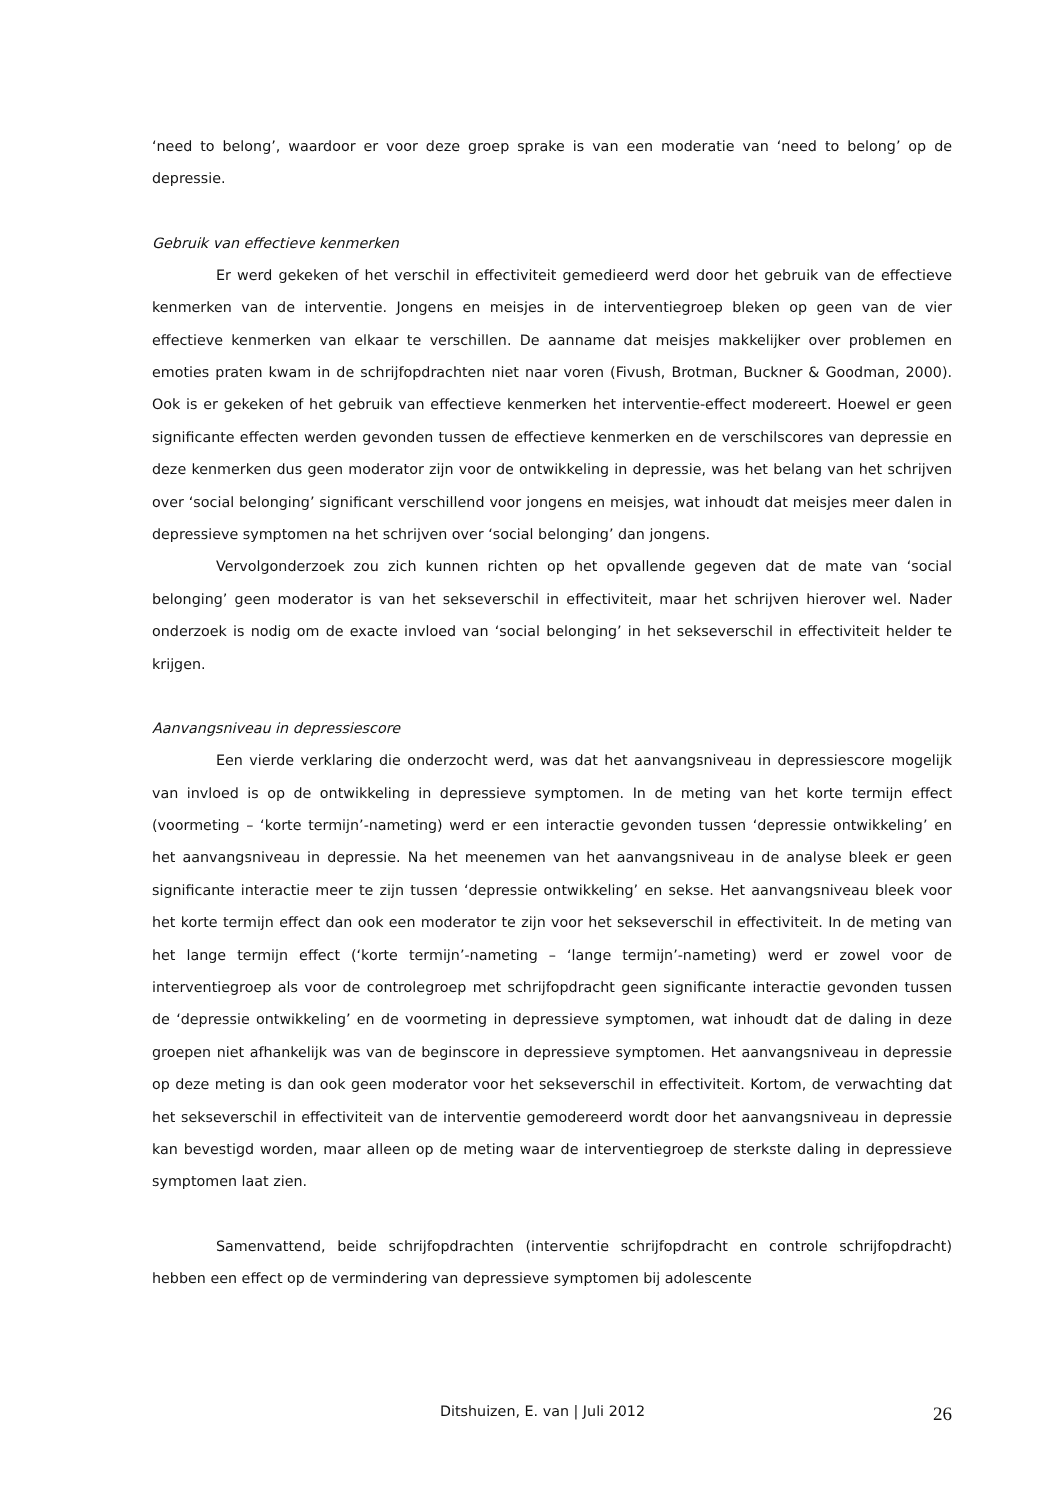‘need to belong’, waardoor er voor deze groep sprake is van een moderatie van ‘need to belong’ op de depressie.
Gebruik van effectieve kenmerken
Er werd gekeken of het verschil in effectiviteit gemedieerd werd door het gebruik van de effectieve kenmerken van de interventie. Jongens en meisjes in de interventiegroep bleken op geen van de vier effectieve kenmerken van elkaar te verschillen. De aanname dat meisjes makkelijker over problemen en emoties praten kwam in de schrijfopdrachten niet naar voren (Fivush, Brotman, Buckner & Goodman, 2000). Ook is er gekeken of het gebruik van effectieve kenmerken het interventie-effect modereert. Hoewel er geen significante effecten werden gevonden tussen de effectieve kenmerken en de verschilscores van depressie en deze kenmerken dus geen moderator zijn voor de ontwikkeling in depressie, was het belang van het schrijven over ‘social belonging’ significant verschillend voor jongens en meisjes, wat inhoudt dat meisjes meer dalen in depressieve symptomen na het schrijven over ‘social belonging’ dan jongens.
Vervolgonderzoek zou zich kunnen richten op het opvallende gegeven dat de mate van ‘social belonging’ geen moderator is van het sekseverschil in effectiviteit, maar het schrijven hierover wel. Nader onderzoek is nodig om de exacte invloed van ‘social belonging’ in het sekseverschil in effectiviteit helder te krijgen.
Aanvangsniveau in depressiescore
Een vierde verklaring die onderzocht werd, was dat het aanvangsniveau in depressiescore mogelijk van invloed is op de ontwikkeling in depressieve symptomen. In de meting van het korte termijn effect (voormeting – ‘korte termijn’-nameting) werd er een interactie gevonden tussen ‘depressie ontwikkeling’ en het aanvangsniveau in depressie. Na het meenemen van het aanvangsniveau in de analyse bleek er geen significante interactie meer te zijn tussen ‘depressie ontwikkeling’ en sekse. Het aanvangsniveau bleek voor het korte termijn effect dan ook een moderator te zijn voor het sekseverschil in effectiviteit. In de meting van het lange termijn effect (‘korte termijn’-nameting – ‘lange termijn’-nameting) werd er zowel voor de interventiegroep als voor de controlegroep met schrijfopdracht geen significante interactie gevonden tussen de ‘depressie ontwikkeling’ en de voormeting in depressieve symptomen, wat inhoudt dat de daling in deze groepen niet afhankelijk was van de beginscore in depressieve symptomen. Het aanvangsniveau in depressie op deze meting is dan ook geen moderator voor het sekseverschil in effectiviteit. Kortom, de verwachting dat het sekseverschil in effectiviteit van de interventie gemodereerd wordt door het aanvangsniveau in depressie kan bevestigd worden, maar alleen op de meting waar de interventiegroep de sterkste daling in depressieve symptomen laat zien.
Samenvattend, beide schrijfopdrachten (interventie schrijfopdracht en controle schrijfopdracht) hebben een effect op de vermindering van depressieve symptomen bij adolescente
Ditshuizen, E. van | Juli 2012 26